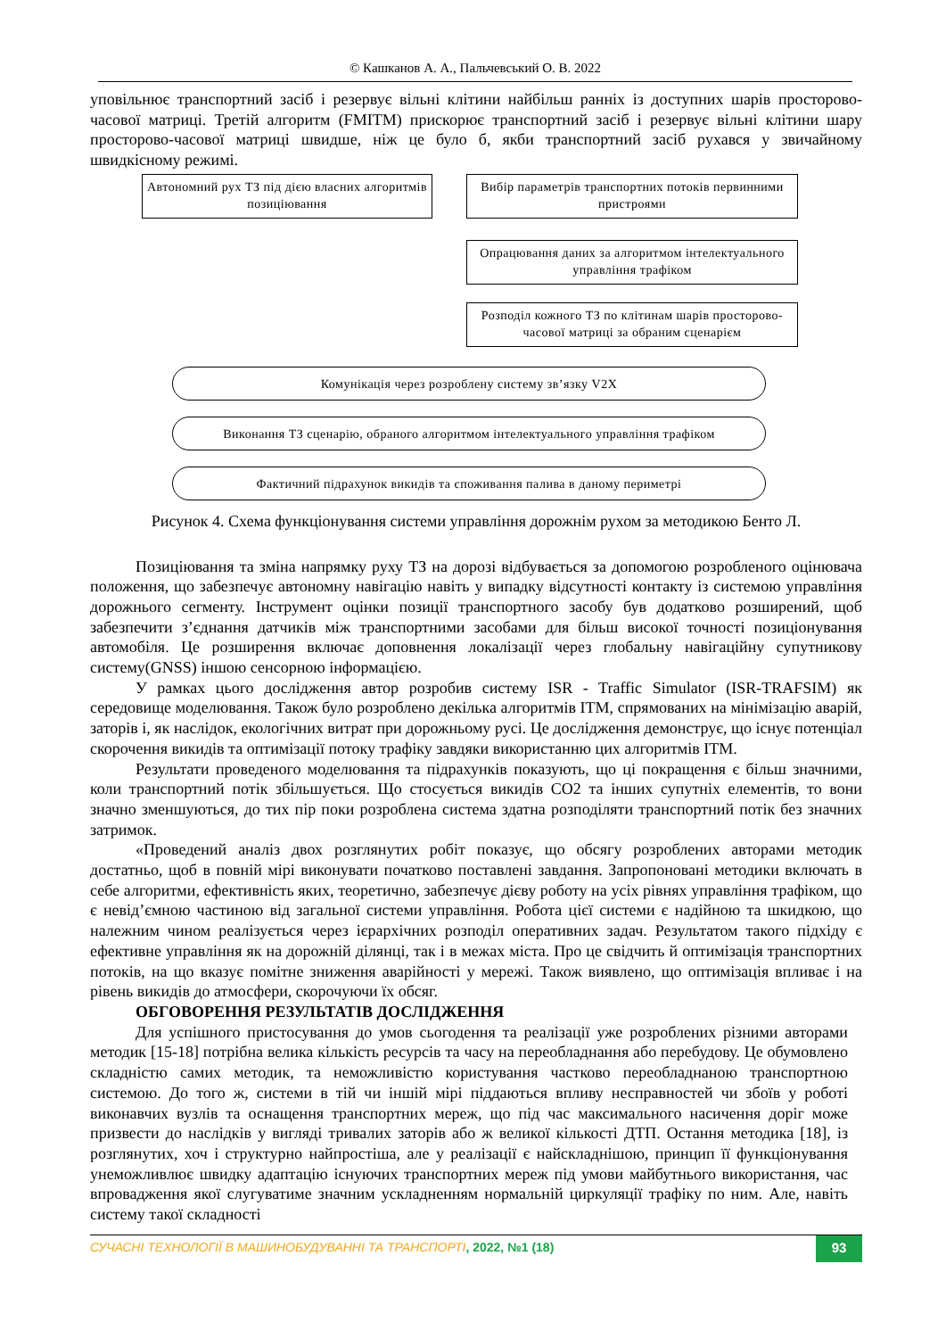© Кашканов А. А., Пальчевський О. В. 2022
уповільнює транспортний засіб і резервує вільні клітини найбільш ранніх із доступних шарів просторово-часової матриці. Третій алгоритм (FMITM) прискорює транспортний засіб і резервує вільні клітини шару просторово-часової матриці швидше, ніж це було б, якби транспортний засіб рухався у звичайному швидкісному режимі.
Автономний рух ТЗ під дією власних алгоритмів позиціювання
Вибір параметрів транспортних потоків первинними пристроями
Опрацювання даних за алгоритмом інтелектуального управління трафіком
Розподіл кожного ТЗ по клітинам шарів просторово-часової матриці за обраним сценарієм
Комунікація через розроблену систему зв’язку V2X
Виконання ТЗ сценарію, обраного алгоритмом інтелектуального управління трафіком
Фактичний підрахунок викидів та споживання палива в даному периметрі
Рисунок 4. Схема функціонування системи управління дорожнім рухом за методикою Бенто Л.
Позиціювання та зміна напрямку руху ТЗ на дорозі відбувається за допомогою розробленого оцінювача положення, що забезпечує автономну навігацію навіть у випадку відсутності контакту із системою управління дорожнього сегменту. Інструмент оцінки позиції транспортного засобу був додатково розширений, щоб забезпечити з’єднання датчиків між транспортними засобами для більш високої точності позиціонування автомобіля. Це розширення включає доповнення локалізації через глобальну навігаційну супутникову систему(GNSS) іншою сенсорною інформацією.
У рамках цього дослідження автор розробив систему ISR - Traffic Simulator (ISR-TRAFSIM) як середовище моделювання. Також було розроблено декілька алгоритмів ITM, спрямованих на мінімізацію аварій, заторів і, як наслідок, екологічних витрат при дорожньому русі. Це дослідження демонструє, що існує потенціал скорочення викидів та оптимізації потоку трафіку завдяки використанню цих алгоритмів ITM.
Результати проведеного моделювання та підрахунків показують, що ці покращення є більш значними, коли транспортний потік збільшується. Що стосується викидів CO2 та інших супутніх елементів, то вони значно зменшуються, до тих пір поки розроблена система здатна розподіляти транспортний потік без значних затримок.
«Проведений аналіз двох розглянутих робіт показує, що обсягу розроблених авторами методик достатньо, щоб в повній мірі виконувати початково поставлені завдання. Запропоновані методики включать в себе алгоритми, ефективність яких, теоретично, забезпечує дієву роботу на усіх рівнях управління трафіком, що є невід’ємною частиною від загальної системи управління. Робота цієї системи є надійною та шкидкою, що належним чином реалізується через ієрархічних розподіл оперативних задач. Результатом такого підхіду є ефективне управління як на дорожній ділянці, так і в межах міста. Про це свідчить й оптимізація транспортних потоків, на що вказує помітне зниження аварійності у мережі. Також виявлено, що оптимізація впливає і на рівень викидів до атмосфери, скорочуючи їх обсяг.
ОБГОВОРЕННЯ РЕЗУЛЬТАТІВ ДОСЛІДЖЕННЯ
Для успішного пристосування до умов сьогодення та реалізації уже розроблених різними авторами методик [15-18] потрібна велика кількість ресурсів та часу на переобладнання або перебудову. Це обумовлено складністю самих методик, та неможливістю користування частково переобладнаною транспортною системою. До того ж, системи в тій чи іншій мірі піддаються впливу несправностей чи збоїв у роботі виконавчих вузлів та оснащення транспортних мереж, що під час максимального насичення доріг може призвести до наслідків у вигляді тривалих заторів або ж великої кількості ДТП. Остання методика [18], із розглянутих, хоч і структурно найпростіша, але у реалізації є найскладнішою, принцип її функціонування унеможливлює швидку адаптацію існуючих транспортних мереж під умови майбутнього використання, час впровадження якої слугуватиме значним ускладненням нормальній циркуляції трафіку по ним. Але, навіть систему такої складності
СУЧАСНІ ТЕХНОЛОГІЇ В МАШИНОБУДУВАННІ ТА ТРАНСПОРТІ, 2022, №1 (18) 93